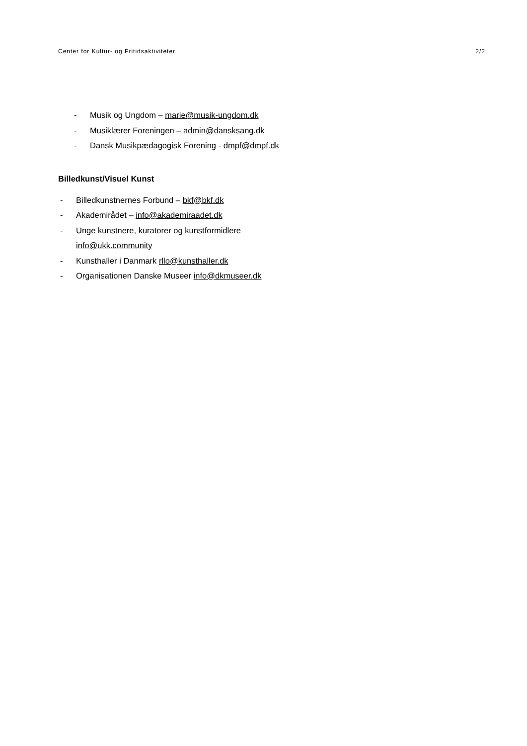Center for Kultur- og Fritidsaktiviteter 2/2
- Musik og Ungdom – marie@musik-ungdom.dk
- Musiklærer Foreningen – admin@dansksang.dk
- Dansk Musikpædagogisk Forening - dmpf@dmpf.dk
Billedkunst/Visuel Kunst
- Billedkunstnernes Forbund – bkf@bkf.dk
- Akademirådet – info@akademiraadet.dk
- Unge kunstnere, kuratorer og kunstformidlere
info@ukk.community
- Kunsthaller i Danmark rllo@kunsthaller.dk
- Organisationen Danske Museer info@dkmuseer.dk